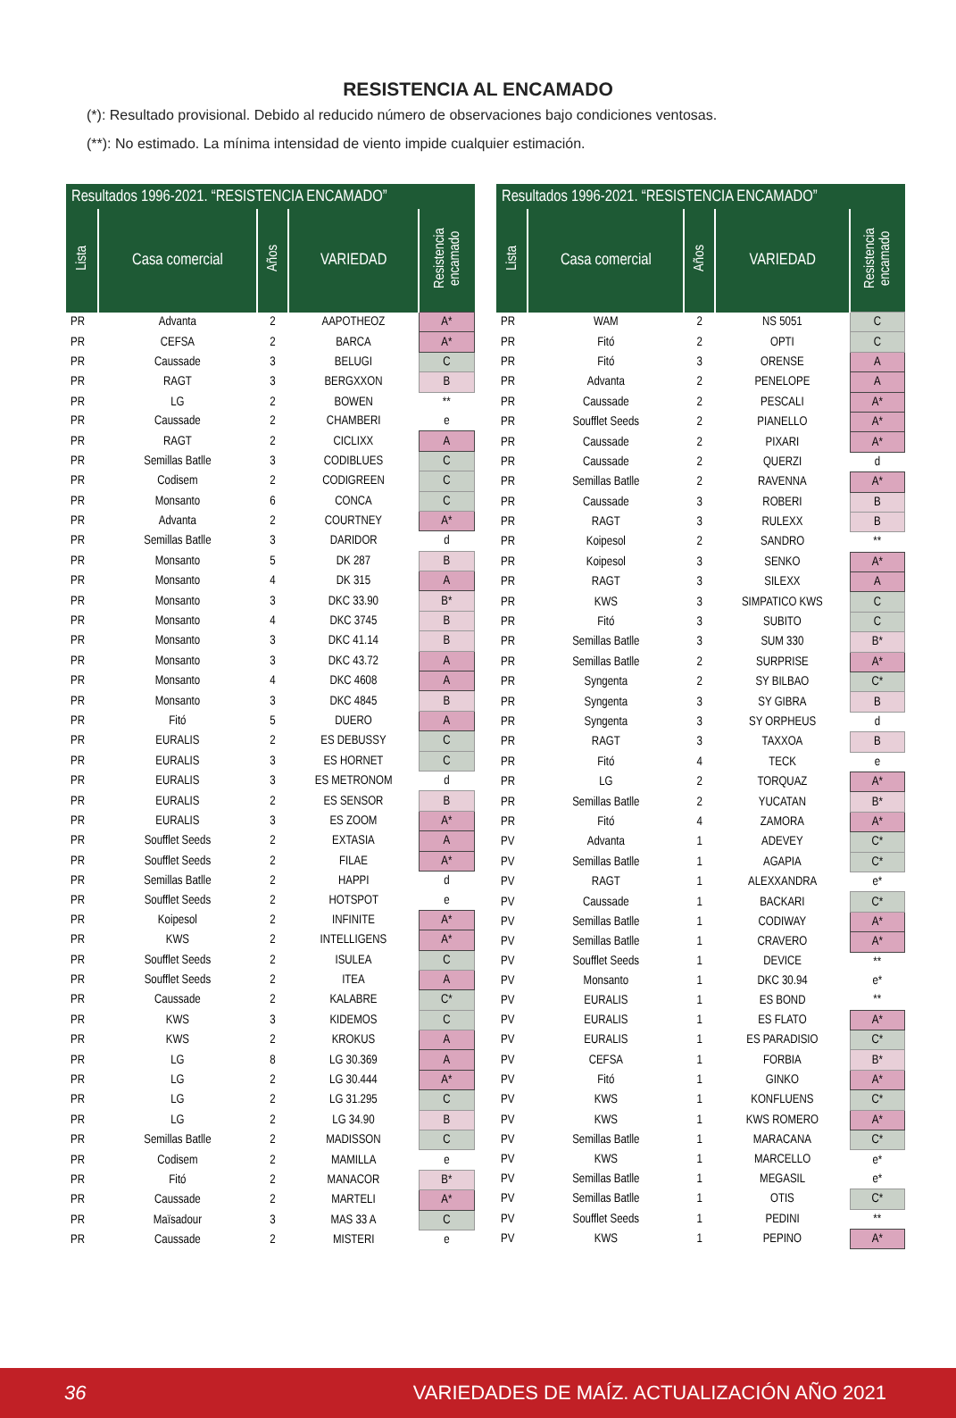RESISTENCIA AL ENCAMADO
(*): Resultado provisional. Debido al reducido número de observaciones bajo condiciones ventosas.
(**): No estimado. La mínima intensidad de viento impide cualquier estimación.
| Resultados 1996-2021. “RESISTENCIA ENCAMADO” | | | | |
| --- | --- | --- | --- | --- |
| Lista | Casa comercial | Años | VARIEDAD | Resistencia encamado |
| PR | Advanta | 2 | AAPOTHEOZ | A* |
| PR | CEFSA | 2 | BARCA | A* |
| PR | Caussade | 3 | BELUGI | C |
| PR | RAGT | 3 | BERGXXON | B |
| PR | LG | 2 | BOWEN | ** |
| PR | Caussade | 2 | CHAMBERI | e |
| PR | RAGT | 2 | CICLIXX | A |
| PR | Semillas Batlle | 3 | CODIBLUES | C |
| PR | Codisem | 2 | CODIGREEN | C |
| PR | Monsanto | 6 | CONCA | C |
| PR | Advanta | 2 | COURTNEY | A* |
| PR | Semillas Batlle | 3 | DARIDOR | d |
| PR | Monsanto | 5 | DK 287 | B |
| PR | Monsanto | 4 | DK 315 | A |
| PR | Monsanto | 3 | DKC 33.90 | B* |
| PR | Monsanto | 4 | DKC 3745 | B |
| PR | Monsanto | 3 | DKC 41.14 | B |
| PR | Monsanto | 3 | DKC 43.72 | A |
| PR | Monsanto | 4 | DKC 4608 | A |
| PR | Monsanto | 3 | DKC 4845 | B |
| PR | Fitó | 5 | DUERO | A |
| PR | EURALIS | 2 | ES DEBUSSY | C |
| PR | EURALIS | 3 | ES HORNET | C |
| PR | EURALIS | 3 | ES METRONOM | d |
| PR | EURALIS | 2 | ES SENSOR | B |
| PR | EURALIS | 3 | ES ZOOM | A* |
| PR | Soufflet Seeds | 2 | EXTASIA | A |
| PR | Soufflet Seeds | 2 | FILAE | A* |
| PR | Semillas Batlle | 2 | HAPPI | d |
| PR | Soufflet Seeds | 2 | HOTSPOT | e |
| PR | Koipesol | 2 | INFINITE | A* |
| PR | KWS | 2 | INTELLIGENS | A* |
| PR | Soufflet Seeds | 2 | ISULEA | C |
| PR | Soufflet Seeds | 2 | ITEA | A |
| PR | Caussade | 2 | KALABRE | C* |
| PR | KWS | 3 | KIDEMOS | C |
| PR | KWS | 2 | KROKUS | A |
| PR | LG | 8 | LG 30.369 | A |
| PR | LG | 2 | LG 30.444 | A* |
| PR | LG | 2 | LG 31.295 | C |
| PR | LG | 2 | LG 34.90 | B |
| PR | Semillas Batlle | 2 | MADISSON | C |
| PR | Codisem | 2 | MAMILLA | e |
| PR | Fitó | 2 | MANACOR | B* |
| PR | Caussade | 2 | MARTELI | A* |
| PR | Maïsadour | 3 | MAS 33 A | C |
| PR | Caussade | 2 | MISTERI | e |
| Resultados 1996-2021. “RESISTENCIA ENCAMADO” | | | | |
| --- | --- | --- | --- | --- |
| Lista | Casa comercial | Años | VARIEDAD | Resistencia encamado |
| PR | WAM | 2 | NS 5051 | C |
| PR | Fitó | 2 | OPTI | C |
| PR | Fitó | 3 | ORENSE | A |
| PR | Advanta | 2 | PENELOPE | A |
| PR | Caussade | 2 | PESCALI | A* |
| PR | Soufflet Seeds | 2 | PIANELLO | A* |
| PR | Caussade | 2 | PIXARI | A* |
| PR | Caussade | 2 | QUERZI | d |
| PR | Semillas Batlle | 2 | RAVENNA | A* |
| PR | Caussade | 3 | ROBERI | B |
| PR | RAGT | 3 | RULEXX | B |
| PR | Koipesol | 2 | SANDRO | ** |
| PR | Koipesol | 3 | SENKO | A* |
| PR | RAGT | 3 | SILEXX | A |
| PR | KWS | 3 | SIMPATICO KWS | C |
| PR | Fitó | 3 | SUBITO | C |
| PR | Semillas Batlle | 3 | SUM 330 | B* |
| PR | Semillas Batlle | 2 | SURPRISE | A* |
| PR | Syngenta | 2 | SY BILBAO | C* |
| PR | Syngenta | 3 | SY GIBRA | B |
| PR | Syngenta | 3 | SY ORPHEUS | d |
| PR | RAGT | 3 | TAXXOA | B |
| PR | Fitó | 4 | TECK | e |
| PR | LG | 2 | TORQUAZ | A* |
| PR | Semillas Batlle | 2 | YUCATAN | B* |
| PR | Fitó | 4 | ZAMORA | A* |
| PV | Advanta | 1 | ADEVEY | C* |
| PV | Semillas Batlle | 1 | AGAPIA | C* |
| PV | RAGT | 1 | ALEXXANDRA | e* |
| PV | Caussade | 1 | BACKARI | C* |
| PV | Semillas Batlle | 1 | CODIWAY | A* |
| PV | Semillas Batlle | 1 | CRAVERO | A* |
| PV | Soufflet Seeds | 1 | DEVICE | ** |
| PV | Monsanto | 1 | DKC 30.94 | e* |
| PV | EURALIS | 1 | ES BOND | ** |
| PV | EURALIS | 1 | ES FLATO | A* |
| PV | EURALIS | 1 | ES PARADISIO | C* |
| PV | CEFSA | 1 | FORBIA | B* |
| PV | Fitó | 1 | GINKO | A* |
| PV | KWS | 1 | KONFLUENS | C* |
| PV | KWS | 1 | KWS ROMERO | A* |
| PV | Semillas Batlle | 1 | MARACANA | C* |
| PV | KWS | 1 | MARCELLO | e* |
| PV | Semillas Batlle | 1 | MEGASIL | e* |
| PV | Semillas Batlle | 1 | OTIS | C* |
| PV | Soufflet Seeds | 1 | PEDINI | ** |
| PV | KWS | 1 | PEPINO | A* |
36 VARIEDADES DE MAÍZ. ACTUALIZACIÓN AÑO 2021